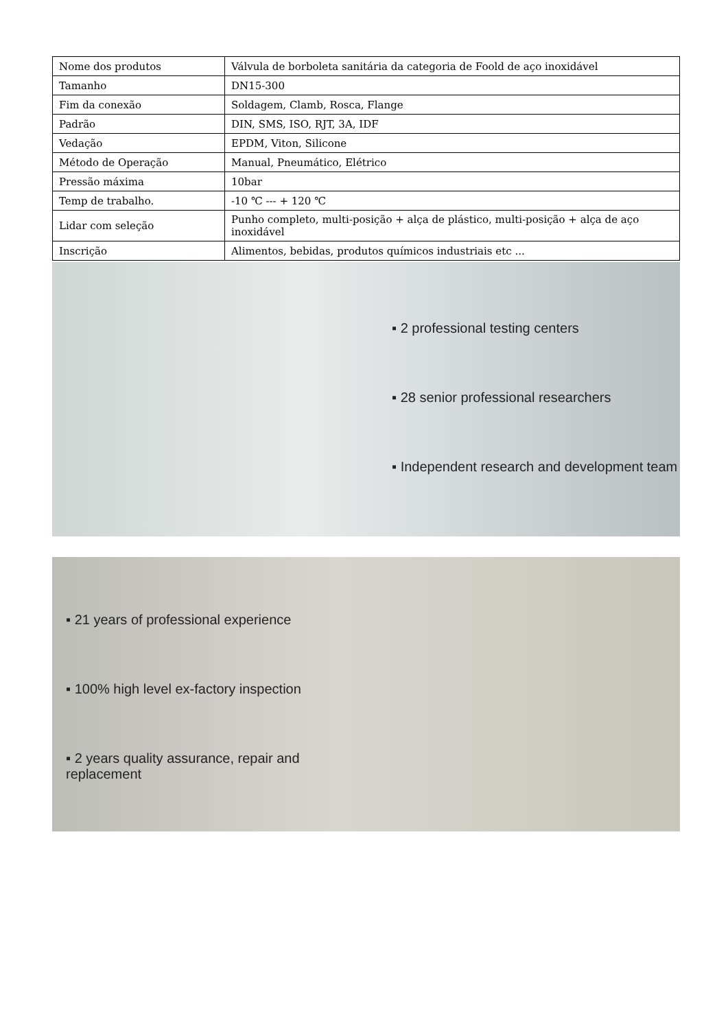| Nome dos produtos | Válvula de borboleta sanitária da categoria de Foold de aço inoxidável |
| Tamanho | DN15-300 |
| Fim da conexão | Soldagem, Clamb, Rosca, Flange |
| Padrão | DIN, SMS, ISO, RJT, 3A, IDF |
| Vedação | EPDM, Viton, Silicone |
| Método de Operação | Manual, Pneumático, Elétrico |
| Pressão máxima | 10bar |
| Temp de trabalho. | -10 ℃ --- + 120 ℃ |
| Lidar com seleção | Punho completo, multi-posição + alça de plástico, multi-posição + alça de aço inoxidável |
| Inscrição | Alimentos, bebidas, produtos químicos industriais etc ... |
▪ 2 professional testing centers
▪ 28 senior professional researchers
▪ Independent research and development team
▪ 21 years of professional experience
▪ 100% high level ex-factory inspection
▪ 2 years quality assurance, repair and replacement